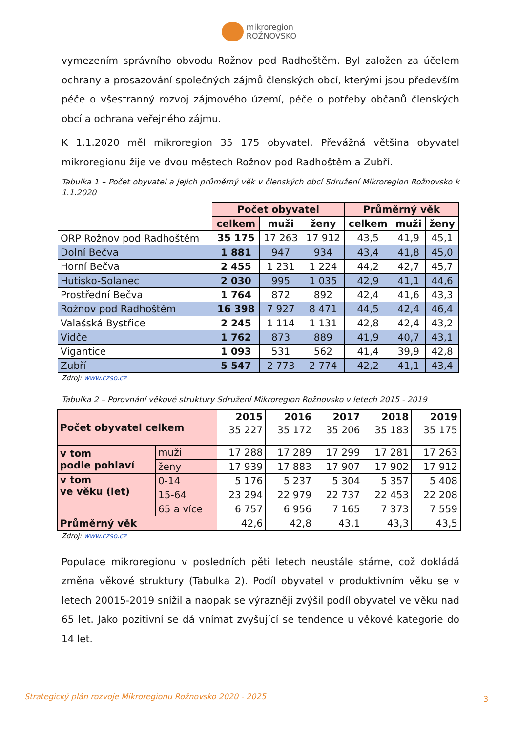mikroregion
ROŽNOVSKO
vymezením správního obvodu Rožnov pod Radhoštěm. Byl založen za účelem ochrany a prosazování společných zájmů členských obcí, kterými jsou především péče o všestranný rozvoj zájmového území, péče o potřeby občanů členských obcí a ochrana veřejného zájmu.
K 1.1.2020 měl mikroregion 35 175 obyvatel. Převážná většina obyvatel mikroregionu žije ve dvou městech Rožnov pod Radhoštěm a Zubří.
Tabulka 1 – Počet obyvatel a jejich průměrný věk v členských obcí Sdružení Mikroregion Rožnovsko k 1.1.2020
| | Počet obyvatel | | | Průměrný věk | | |
| | celkem | muži | ženy | celkem | muži | ženy |
| ORP Rožnov pod Radhoštěm | 35 175 | 17 263 | 17 912 | 43,5 | 41,9 | 45,1 |
| Dolní Bečva | 1 881 | 947 | 934 | 43,4 | 41,8 | 45,0 |
| Horní Bečva | 2 455 | 1 231 | 1 224 | 44,2 | 42,7 | 45,7 |
| Hutisko-Solanec | 2 030 | 995 | 1 035 | 42,9 | 41,1 | 44,6 |
| Prostřední Bečva | 1 764 | 872 | 892 | 42,4 | 41,6 | 43,3 |
| Rožnov pod Radhoštěm | 16 398 | 7 927 | 8 471 | 44,5 | 42,4 | 46,4 |
| Valašská Bystřice | 2 245 | 1 114 | 1 131 | 42,8 | 42,4 | 43,2 |
| Vidče | 1 762 | 873 | 889 | 41,9 | 40,7 | 43,1 |
| Vigantice | 1 093 | 531 | 562 | 41,4 | 39,9 | 42,8 |
| Zubří | 5 547 | 2 773 | 2 774 | 42,2 | 41,1 | 43,4 |
Zdroj: www.czso.cz
Tabulka 2 – Porovnání věkové struktury Sdružení Mikroregion Rožnovsko v letech 2015 - 2019
| Počet obyvatel celkem | | 2015 | 2016 | 2017 | 2018 | 2019 |
| | | 35 227 | 35 172 | 35 206 | 35 183 | 35 175 |
| v tom podle pohlaví | muži | 17 288 | 17 289 | 17 299 | 17 281 | 17 263 |
| | ženy | 17 939 | 17 883 | 17 907 | 17 902 | 17 912 |
| v tom ve věku (let) | 0-14 | 5 176 | 5 237 | 5 304 | 5 357 | 5 408 |
| | 15-64 | 23 294 | 22 979 | 22 737 | 22 453 | 22 208 |
| | 65 a více | 6 757 | 6 956 | 7 165 | 7 373 | 7 559 |
| Průměrný věk | | 42,6 | 42,8 | 43,1 | 43,3 | 43,5 |
Zdroj: www.czso.cz
Populace mikroregionu v posledních pěti letech neustále stárne, což dokládá změna věkové struktury (Tabulka 2). Podíl obyvatel v produktivním věku se v letech 20015-2019 snížil a naopak se výrazněji zvýšil podíl obyvatel ve věku nad 65 let. Jako pozitivní se dá vnímat zvyšující se tendence u věkové kategorie do 14 let.
Strategický plán rozvoje Mikroregionu Rožnovsko 2020 - 2025
3